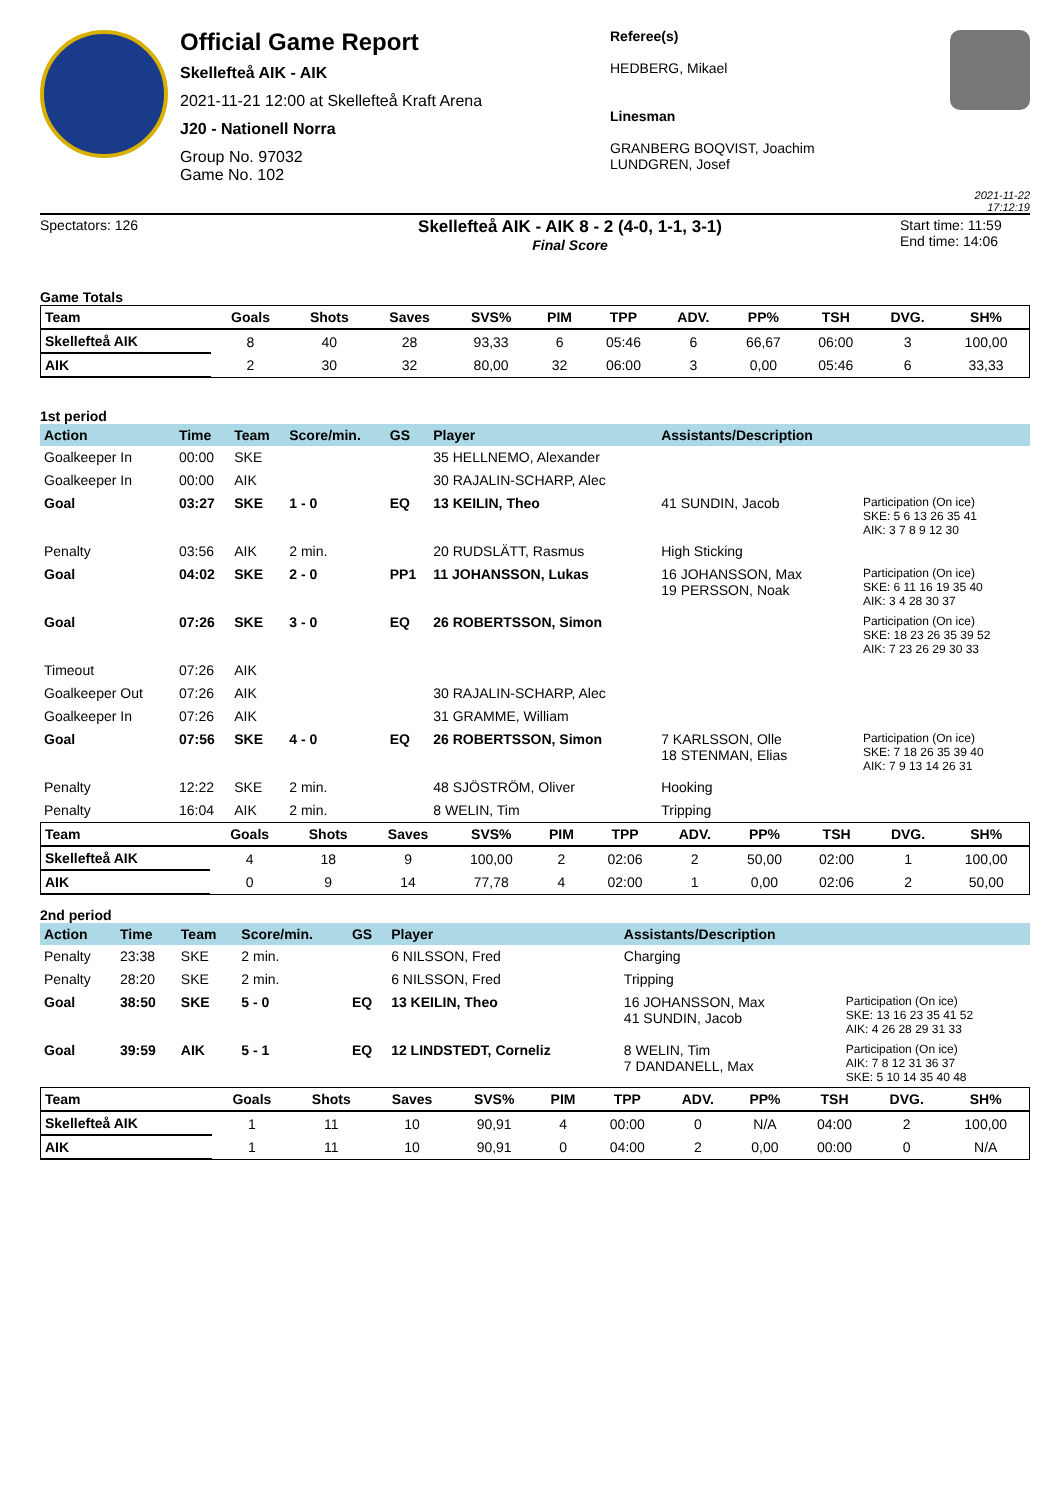Official Game Report
Skellefteå AIK - AIK
2021-11-21 12:00 at Skellefteå Kraft Arena
J20 - Nationell Norra
Group No. 97032
Game No. 102
Referee(s)
HEDBERG, Mikael
Linesman
GRANBERG BOQVIST, Joachim
LUNDGREN, Josef
2021-11-22 17:12:19
Spectators: 126
Skellefteå AIK - AIK 8 - 2 (4-0, 1-1, 3-1)
Final Score
Start time: 11:59
End time: 14:06
Game Totals
| Team | Goals | Shots | Saves | SVS% | PIM | TPP | ADV. | PP% | TSH | DVG. | SH% |
| --- | --- | --- | --- | --- | --- | --- | --- | --- | --- | --- | --- |
| Skellefteå AIK | 8 | 40 | 28 | 93,33 | 6 | 05:46 | 6 | 66,67 | 06:00 | 3 | 100,00 |
| AIK | 2 | 30 | 32 | 80,00 | 32 | 06:00 | 3 | 0,00 | 05:46 | 6 | 33,33 |
1st period
| Action | Time | Team | Score/min. | GS | Player | Assistants/Description | |
| --- | --- | --- | --- | --- | --- | --- | --- |
| Goalkeeper In | 00:00 | SKE | | | 35 HELLNEMO, Alexander | | |
| Goalkeeper In | 00:00 | AIK | | | 30 RAJALIN-SCHARP, Alec | | |
| Goal | 03:27 | SKE | 1 - 0 | EQ | 13 KEILIN, Theo | 41 SUNDIN, Jacob | Participation (On ice) SKE: 5 6 13 26 35 41 AIK: 3 7 8 9 12 30 |
| Penalty | 03:56 | AIK | 2 min. | | 20 RUDSLÄTT, Rasmus | High Sticking | |
| Goal | 04:02 | SKE | 2 - 0 | PP1 | 11 JOHANSSON, Lukas | 16 JOHANSSON, Max 19 PERSSON, Noak | Participation (On ice) SKE: 6 11 16 19 35 40 AIK: 3 4 28 30 37 |
| Goal | 07:26 | SKE | 3 - 0 | EQ | 26 ROBERTSSON, Simon | | Participation (On ice) SKE: 18 23 26 35 39 52 AIK: 7 23 26 29 30 33 |
| Timeout | 07:26 | AIK | | | | | |
| Goalkeeper Out | 07:26 | AIK | | | 30 RAJALIN-SCHARP, Alec | | |
| Goalkeeper In | 07:26 | AIK | | | 31 GRAMME, William | | |
| Goal | 07:56 | SKE | 4 - 0 | EQ | 26 ROBERTSSON, Simon | 7 KARLSSON, Olle 18 STENMAN, Elias | Participation (On ice) SKE: 7 18 26 35 39 40 AIK: 7 9 13 14 26 31 |
| Penalty | 12:22 | SKE | 2 min. | | 48 SJÖSTRÖM, Oliver | Hooking | |
| Penalty | 16:04 | AIK | 2 min. | | 8 WELIN, Tim | Tripping | |
| Team | Goals | Shots | Saves | SVS% | PIM | TPP | ADV. | PP% | TSH | DVG. | SH% |
| --- | --- | --- | --- | --- | --- | --- | --- | --- | --- | --- | --- |
| Skellefteå AIK | 4 | 18 | 9 | 100,00 | 2 | 02:06 | 2 | 50,00 | 02:00 | 1 | 100,00 |
| AIK | 0 | 9 | 14 | 77,78 | 4 | 02:00 | 1 | 0,00 | 02:06 | 2 | 50,00 |
2nd period
| Action | Time | Team | Score/min. | GS | Player | Assistants/Description | |
| --- | --- | --- | --- | --- | --- | --- | --- |
| Penalty | 23:38 | SKE | 2 min. | | 6 NILSSON, Fred | Charging | |
| Penalty | 28:20 | SKE | 2 min. | | 6 NILSSON, Fred | Tripping | |
| Goal | 38:50 | SKE | 5 - 0 | EQ | 13 KEILIN, Theo | 16 JOHANSSON, Max 41 SUNDIN, Jacob | Participation (On ice) SKE: 13 16 23 35 41 52 AIK: 4 26 28 29 31 33 |
| Goal | 39:59 | AIK | 5 - 1 | EQ | 12 LINDSTEDT, Corneliz | 8 WELIN, Tim 7 DANDANELL, Max | Participation (On ice) AIK: 7 8 12 31 36 37 SKE: 5 10 14 35 40 48 |
| Team | Goals | Shots | Saves | SVS% | PIM | TPP | ADV. | PP% | TSH | DVG. | SH% |
| --- | --- | --- | --- | --- | --- | --- | --- | --- | --- | --- | --- |
| Skellefteå AIK | 1 | 11 | 10 | 90,91 | 4 | 00:00 | 0 | N/A | 04:00 | 2 | 100,00 |
| AIK | 1 | 11 | 10 | 90,91 | 0 | 04:00 | 2 | 0,00 | 00:00 | 0 | N/A |